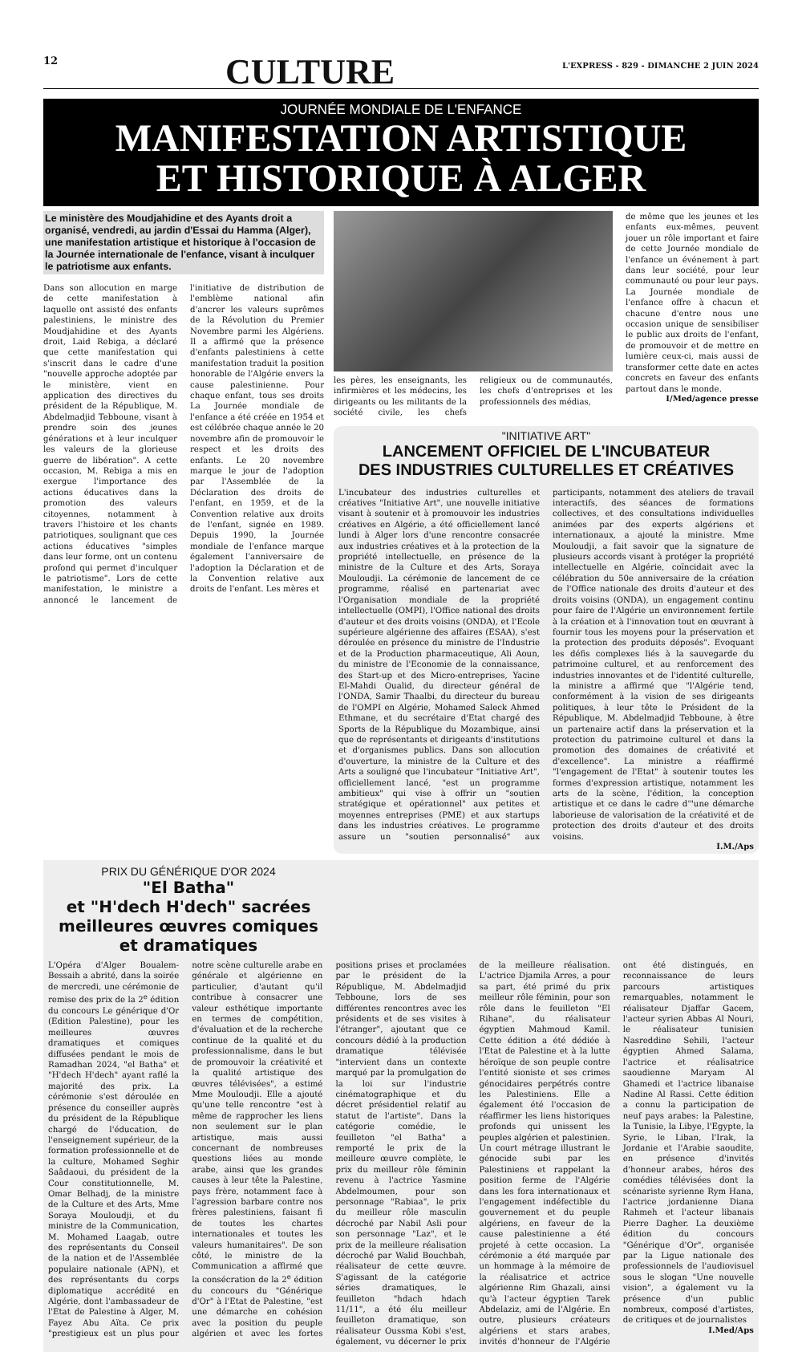12 CULTURE L'EXPRESS - 829 - DIMANCHE 2 JUIN 2024
JOURNÉE MONDIALE DE L'ENFANCE
MANIFESTATION ARTISTIQUE
ET HISTORIQUE À ALGER
Le ministère des Moudjahidine et des Ayants droit a organisé, vendredi, au jardin d'Essai du Hamma (Alger), une manifestation artistique et historique à l'occasion de la Journée internationale de l'enfance, visant à inculquer le patriotisme aux enfants.
Dans son allocution en marge de cette manifestation à laquelle ont assisté des enfants palestiniens, le ministre des Moudjahidine et des Ayants droit, Laid Rebiga, a déclaré que cette manifestation qui s'inscrit dans le cadre d'une "nouvelle approche adoptée par le ministère, vient en application des directives du président de la République, M. Abdelmadjid Tebboune, visant à prendre soin des jeunes générations et à leur inculquer les valeurs de la glorieuse guerre de libération". A cette occasion, M. Rebiga a mis en exergue l'importance des actions éducatives dans la promotion des valeurs citoyennes, notamment à travers l'histoire et les chants patriotiques, soulignant que ces actions éducatives "simples dans leur forme, ont un contenu profond qui permet d'inculquer le patriotisme". Lors de cette manifestation, le ministre a annoncé le lancement de l'initiative de distribution de l'emblème national afin d'ancrer les valeurs suprêmes de la Révolution du Premier Novembre parmi les Algériens. Il a affirmé que la présence d'enfants palestiniens à cette manifestation traduit la position honorable de l'Algérie envers la cause palestinienne. Pour chaque enfant, tous ses droits La Journée mondiale de l'enfance a été créée en 1954 et est célébrée chaque année le 20 novembre afin de promouvoir le respect et les droits des enfants. Le 20 novembre marque le jour de l'adoption par l'Assemblée de la Déclaration des droits de l'enfant, en 1959, et de la Convention relative aux droits de l'enfant, signée en 1989. Depuis 1990, la Journée mondiale de l'enfance marque également l'anniversaire de l'adoption la Déclaration et de la Convention relative aux droits de l'enfant. Les mères et
les pères, les enseignants, les infirmières et les médecins, les dirigeants ou les militants de la société civile, les chefs religieux ou de communautés, les chefs d'entreprises et les professionnels des médias,
de même que les jeunes et les enfants eux-mêmes, peuvent jouer un rôle important et faire de cette Journée mondiale de l'enfance un événement à part dans leur société, pour leur communauté ou pour leur pays. La Journée mondiale de l'enfance offre à chacun et chacune d'entre nous une occasion unique de sensibiliser le public aux droits de l'enfant, de promouvoir et de mettre en lumière ceux-ci, mais aussi de transformer cette date en actes concrets en faveur des enfants partout dans le monde.
I/Med/agence presse
"INITIATIVE ART"
LANCEMENT OFFICIEL DE L'INCUBATEUR
DES INDUSTRIES CULTURELLES ET CRÉATIVES
L'incubateur des industries culturelles et créatives "Initiative Art", une nouvelle initiative visant à soutenir et à promouvoir les industries créatives en Algérie, a été officiellement lancé lundi à Alger lors d'une rencontre consacrée aux industries créatives et à la protection de la propriété intellectuelle, en présence de la ministre de la Culture et des Arts, Soraya Mouloudji. La cérémonie de lancement de ce programme, réalisé en partenariat avec l'Organisation mondiale de la propriété intellectuelle (OMPI), l'Office national des droits d'auteur et des droits voisins (ONDA), et l'Ecole supérieure algérienne des affaires (ESAA), s'est déroulée en présence du ministre de l'Industrie et de la Production pharmaceutique, Ali Aoun, du ministre de l'Economie de la connaissance, des Start-up et des Micro-entreprises, Yacine El-Mahdi Oualid, du directeur général de l'ONDA, Samir Thaalbi, du directeur du bureau de l'OMPI en Algérie, Mohamed Saleck Ahmed Ethmane, et du secrétaire d'Etat chargé des Sports de la République du Mozambique, ainsi que de représentants et dirigeants d'institutions et d'organismes publics. Dans son allocution d'ouverture, la ministre de la Culture et des Arts a souligné que l'incubateur "Initiative Art", officiellement lancé, "est un programme ambitieux" qui vise à offrir un "soutien stratégique et opérationnel" aux petites et moyennes entreprises (PME) et aux startups dans les industries créatives. Le programme assure un "soutien personnalisé" aux participants, notamment des ateliers de travail interactifs, des séances de formations collectives, et des consultations individuelles animées par des experts algériens et internationaux, a ajouté la ministre. Mme Mouloudji, a fait savoir que la signature de plusieurs accords visant à protéger la propriété intellectuelle en Algérie, coïncidait avec la célébration du 50e anniversaire de la création de l'Office nationale des droits d'auteur et des droits voisins (ONDA), un engagement continu pour faire de l'Algérie un environnement fertile à la création et à l'innovation tout en œuvrant à fournir tous les moyens pour la préservation et la protection des produits déposés". Evoquant les défis complexes liés à la sauvegarde du patrimoine culturel, et au renforcement des industries innovantes et de l'identité culturelle, la ministre a affirmé que "l'Algérie tend, conformément à la vision de ses dirigeants politiques, à leur tête le Président de la République, M. Abdelmadjid Tebboune, à être un partenaire actif dans la préservation et la protection du patrimoine culturel et dans la promotion des domaines de créativité et d'excellence". La ministre a réaffirmé "l'engagement de l'Etat" à soutenir toutes les formes d'expression artistique, notamment les arts de la scène, l'édition, la conception artistique et ce dans le cadre d'"une démarche laborieuse de valorisation de la créativité et de protection des droits d'auteur et des droits voisins.
I.M./Aps
PRIX DU GÉNÉRIQUE D'OR 2024
"El Batha"
et "H'dech H'dech" sacrées meilleures œuvres comiques et dramatiques
L'Opéra d'Alger Boualem-Bessaih a abrité, dans la soirée de mercredi, une cérémonie de remise des prix de la 2<sup>e</sup> édition du concours Le générique d'Or (Edition Palestine), pour les meilleures œuvres dramatiques et comiques diffusées pendant le mois de Ramadhan 2024, "el Batha" et "H'dech H'dech" ayant raflé la majorité des prix. La cérémonie s'est déroulée en présence du conseiller auprès du président de la République chargé de l'éducation, de l'enseignement supérieur, de la formation professionnelle et de la culture, Mohamed Seghir Saâdaoui, du président de la Cour constitutionnelle, M. Omar Belhadj, de la ministre de la Culture et des Arts, Mme Soraya Mouloudji, et du ministre de la Communication, M. Mohamed Laagab, outre des représentants du Conseil de la nation et de l'Assemblée populaire nationale (APN), et des représentants du corps diplomatique accrédité en Algérie, dont l'ambassadeur de l'Etat de Palestine à Alger, M. Fayez Abu Aïta. Ce prix "prestigieux est un plus pour notre scène culturelle arabe en générale et algérienne en particulier, d'autant qu'il contribue à consacrer une valeur esthétique importante en termes de compétition, d'évaluation et de la recherche continue de la qualité et du professionnalisme, dans le but de promouvoir la créativité et la qualité artistique des œuvres télévisées", a estimé Mme Mouloudji. Elle a ajouté qu'une telle rencontre "est à même de rapprocher les liens non seulement sur le plan artistique, mais aussi concernant de nombreuses questions liées au monde arabe, ainsi que les grandes causes à leur tête la Palestine, pays frère, notamment face à l'agression barbare contre nos frères palestiniens, faisant fi de toutes les chartes internationales et toutes les valeurs humanitaires". De son côté, le ministre de la Communication a affirmé que la consécration de la 2<sup>e</sup> édition du concours du "Générique d'Or" à l'Etat de Palestine, "est une démarche en cohésion avec la position du peuple algérien et avec les fortes positions prises et proclamées par le président de la République, M. Abdelmadjid Tebboune, lors de ses différentes rencontres avec les présidents et de ses visites à l'étranger", ajoutant que ce concours dédié à la production dramatique télévisée "intervient dans un contexte marqué par la promulgation de la loi sur l'industrie cinématographique et du décret présidentiel relatif au statut de l'artiste". Dans la catégorie comédie, le feuilleton "el Batha" a remporté le prix de la meilleure œuvre complète, le prix du meilleur rôle féminin revenu à l'actrice Yasmine Abdelmoumen, pour son personnage "Rabiaa", le prix du meilleur rôle masculin décroché par Nabil Asli pour son personnage "Laz", et le prix de la meilleure réalisation décroché par Walid Bouchbah, réalisateur de cette œuvre. S'agissant de la catégorie séries dramatiques, le feuilleton "hdach hdach 11/11", a été élu meilleur feuilleton dramatique, son réalisateur Oussma Kobi s'est, également, vu décerner le prix de la meilleure réalisation. L'actrice Djamila Arres, a pour sa part, été primé du prix meilleur rôle féminin, pour son rôle dans le feuilleton "El Rihane", du réalisateur égyptien Mahmoud Kamil. Cette édition a été dédiée à l'Etat de Palestine et à la lutte héroïque de son peuple contre l'entité sioniste et ses crimes génocidaires perpétrés contre les Palestiniens. Elle a également été l'occasion de réaffirmer les liens historiques profonds qui unissent les peuples algérien et palestinien. Un court métrage illustrant le génocide subi par les Palestiniens et rappelant la position ferme de l'Algérie dans les fora internationaux et l'engagement indéfectible du gouvernement et du peuple algériens, en faveur de la cause palestinienne a été projeté à cette occasion. La cérémonie a été marquée par un hommage à la mémoire de la réalisatrice et actrice algérienne Rim Ghazali, ainsi qu'à l'acteur égyptien Tarek Abdelaziz, ami de l'Algérie. En outre, plusieurs créateurs algériens et stars arabes, invités d'honneur de l'Algérie ont été distingués, en reconnaissance de leurs parcours artistiques remarquables, notamment le réalisateur Djaffar Gacem, l'acteur syrien Abbas Al Nouri, le réalisateur tunisien Nasreddine Sehili, l'acteur égyptien Ahmed Salama, l'actrice et réalisatrice saoudienne Maryam Al Ghamedi et l'actrice libanaise Nadine Al Rassi. Cette édition a connu la participation de neuf pays arabes: la Palestine, la Tunisie, la Libye, l'Egypte, la Syrie, le Liban, l'Irak, la Jordanie et l'Arabie saoudite, en présence d'invités d'honneur arabes, héros des comédies télévisées dont la scénariste syrienne Rym Hana, l'actrice jordanienne Diana Rahmeh et l'acteur libanais Pierre Dagher. La deuxième édition du concours "Générique d'Or", organisée par la Ligue nationale des professionnels de l'audiovisuel sous le slogan "Une nouvelle vision", a également vu la présence d'un public nombreux, composé d'artistes, de critiques et de journalistes
I.Med/Aps